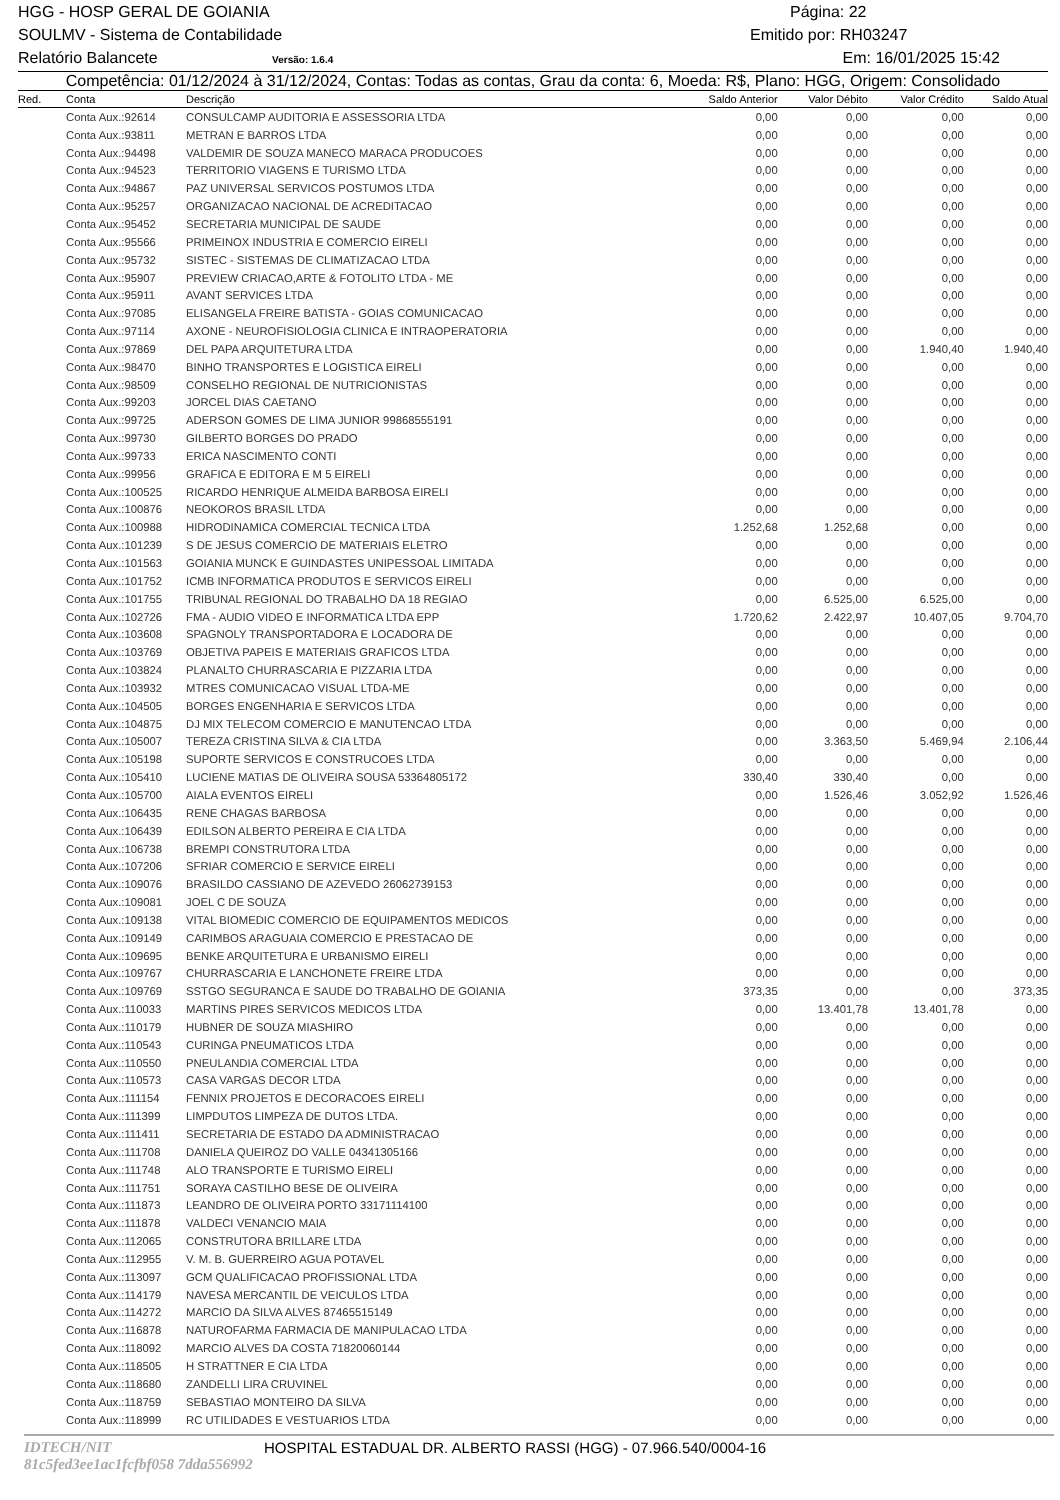HGG - HOSP GERAL DE GOIANIA Página: 22
SOULMV - Sistema de Contabilidade Emitido por: RH03247
Relatório Balancete Versão: 1.6.4 Em: 16/01/2025 15:42
Competência: 01/12/2024 à 31/12/2024, Contas: Todas as contas, Grau da conta: 6, Moeda: R$, Plano: HGG, Origem: Consolidado
| Red. | Conta | Descrição | Saldo Anterior | Valor Débito | Valor Crédito | Saldo Atual |
| --- | --- | --- | --- | --- | --- | --- |
| | Conta Aux.:92614 | CONSULCAMP AUDITORIA E ASSESSORIA LTDA | 0,00 | 0,00 | 0,00 | 0,00 |
| | Conta Aux.:93811 | METRAN E BARROS LTDA | 0,00 | 0,00 | 0,00 | 0,00 |
| | Conta Aux.:94498 | VALDEMIR DE SOUZA MANECO MARACA PRODUCOES | 0,00 | 0,00 | 0,00 | 0,00 |
| | Conta Aux.:94523 | TERRITORIO VIAGENS E TURISMO LTDA | 0,00 | 0,00 | 0,00 | 0,00 |
| | Conta Aux.:94867 | PAZ UNIVERSAL SERVICOS POSTUMOS LTDA | 0,00 | 0,00 | 0,00 | 0,00 |
| | Conta Aux.:95257 | ORGANIZACAO NACIONAL DE ACREDITACAO | 0,00 | 0,00 | 0,00 | 0,00 |
| | Conta Aux.:95452 | SECRETARIA MUNICIPAL DE SAUDE | 0,00 | 0,00 | 0,00 | 0,00 |
| | Conta Aux.:95566 | PRIMEINOX INDUSTRIA E COMERCIO EIRELI | 0,00 | 0,00 | 0,00 | 0,00 |
| | Conta Aux.:95732 | SISTEC - SISTEMAS DE CLIMATIZACAO LTDA | 0,00 | 0,00 | 0,00 | 0,00 |
| | Conta Aux.:95907 | PREVIEW CRIACAO,ARTE & FOTOLITO LTDA - ME | 0,00 | 0,00 | 0,00 | 0,00 |
| | Conta Aux.:95911 | AVANT SERVICES LTDA | 0,00 | 0,00 | 0,00 | 0,00 |
| | Conta Aux.:97085 | ELISANGELA FREIRE BATISTA - GOIAS COMUNICACAO | 0,00 | 0,00 | 0,00 | 0,00 |
| | Conta Aux.:97114 | AXONE - NEUROFISIOLOGIA CLINICA E INTRAOPERATORIA | 0,00 | 0,00 | 0,00 | 0,00 |
| | Conta Aux.:97869 | DEL PAPA ARQUITETURA LTDA | 0,00 | 0,00 | 1.940,40 | 1.940,40 |
| | Conta Aux.:98470 | BINHO TRANSPORTES E LOGISTICA EIRELI | 0,00 | 0,00 | 0,00 | 0,00 |
| | Conta Aux.:98509 | CONSELHO REGIONAL DE NUTRICIONISTAS | 0,00 | 0,00 | 0,00 | 0,00 |
| | Conta Aux.:99203 | JORCEL DIAS CAETANO | 0,00 | 0,00 | 0,00 | 0,00 |
| | Conta Aux.:99725 | ADERSON GOMES DE LIMA JUNIOR 99868555191 | 0,00 | 0,00 | 0,00 | 0,00 |
| | Conta Aux.:99730 | GILBERTO BORGES DO PRADO | 0,00 | 0,00 | 0,00 | 0,00 |
| | Conta Aux.:99733 | ERICA NASCIMENTO CONTI | 0,00 | 0,00 | 0,00 | 0,00 |
| | Conta Aux.:99956 | GRAFICA E EDITORA E M 5 EIRELI | 0,00 | 0,00 | 0,00 | 0,00 |
| | Conta Aux.:100525 | RICARDO HENRIQUE ALMEIDA BARBOSA EIRELI | 0,00 | 0,00 | 0,00 | 0,00 |
| | Conta Aux.:100876 | NEOKOROS BRASIL LTDA | 0,00 | 0,00 | 0,00 | 0,00 |
| | Conta Aux.:100988 | HIDRODINAMICA COMERCIAL TECNICA LTDA | 1.252,68 | 1.252,68 | 0,00 | 0,00 |
| | Conta Aux.:101239 | S DE JESUS COMERCIO DE MATERIAIS ELETRO | 0,00 | 0,00 | 0,00 | 0,00 |
| | Conta Aux.:101563 | GOIANIA MUNCK E GUINDASTES UNIPESSOAL LIMITADA | 0,00 | 0,00 | 0,00 | 0,00 |
| | Conta Aux.:101752 | ICMB INFORMATICA PRODUTOS E SERVICOS EIRELI | 0,00 | 0,00 | 0,00 | 0,00 |
| | Conta Aux.:101755 | TRIBUNAL REGIONAL DO TRABALHO DA 18 REGIAO | 0,00 | 6.525,00 | 6.525,00 | 0,00 |
| | Conta Aux.:102726 | FMA - AUDIO VIDEO E INFORMATICA LTDA EPP | 1.720,62 | 2.422,97 | 10.407,05 | 9.704,70 |
| | Conta Aux.:103608 | SPAGNOLY TRANSPORTADORA E LOCADORA DE | 0,00 | 0,00 | 0,00 | 0,00 |
| | Conta Aux.:103769 | OBJETIVA PAPEIS E MATERIAIS GRAFICOS LTDA | 0,00 | 0,00 | 0,00 | 0,00 |
| | Conta Aux.:103824 | PLANALTO CHURRASCARIA E PIZZARIA LTDA | 0,00 | 0,00 | 0,00 | 0,00 |
| | Conta Aux.:103932 | MTRES COMUNICACAO VISUAL LTDA-ME | 0,00 | 0,00 | 0,00 | 0,00 |
| | Conta Aux.:104505 | BORGES ENGENHARIA E SERVICOS LTDA | 0,00 | 0,00 | 0,00 | 0,00 |
| | Conta Aux.:104875 | DJ MIX TELECOM COMERCIO E MANUTENCAO LTDA | 0,00 | 0,00 | 0,00 | 0,00 |
| | Conta Aux.:105007 | TEREZA CRISTINA SILVA & CIA LTDA | 0,00 | 3.363,50 | 5.469,94 | 2.106,44 |
| | Conta Aux.:105198 | SUPORTE SERVICOS E CONSTRUCOES LTDA | 0,00 | 0,00 | 0,00 | 0,00 |
| | Conta Aux.:105410 | LUCIENE MATIAS DE OLIVEIRA SOUSA 53364805172 | 330,40 | 330,40 | 0,00 | 0,00 |
| | Conta Aux.:105700 | AIALA EVENTOS EIRELI | 0,00 | 1.526,46 | 3.052,92 | 1.526,46 |
| | Conta Aux.:106435 | RENE CHAGAS BARBOSA | 0,00 | 0,00 | 0,00 | 0,00 |
| | Conta Aux.:106439 | EDILSON ALBERTO PEREIRA E CIA LTDA | 0,00 | 0,00 | 0,00 | 0,00 |
| | Conta Aux.:106738 | BREMPI CONSTRUTORA LTDA | 0,00 | 0,00 | 0,00 | 0,00 |
| | Conta Aux.:107206 | SFRIAR COMERCIO E SERVICE EIRELI | 0,00 | 0,00 | 0,00 | 0,00 |
| | Conta Aux.:109076 | BRASILDO CASSIANO DE AZEVEDO 26062739153 | 0,00 | 0,00 | 0,00 | 0,00 |
| | Conta Aux.:109081 | JOEL C DE SOUZA | 0,00 | 0,00 | 0,00 | 0,00 |
| | Conta Aux.:109138 | VITAL BIOMEDIC COMERCIO DE EQUIPAMENTOS MEDICOS | 0,00 | 0,00 | 0,00 | 0,00 |
| | Conta Aux.:109149 | CARIMBOS ARAGUAIA COMERCIO E PRESTACAO DE | 0,00 | 0,00 | 0,00 | 0,00 |
| | Conta Aux.:109695 | BENKE ARQUITETURA E URBANISMO EIRELI | 0,00 | 0,00 | 0,00 | 0,00 |
| | Conta Aux.:109767 | CHURRASCARIA E LANCHONETE FREIRE LTDA | 0,00 | 0,00 | 0,00 | 0,00 |
| | Conta Aux.:109769 | SSTGO SEGURANCA E SAUDE DO TRABALHO DE GOIANIA | 373,35 | 0,00 | 0,00 | 373,35 |
| | Conta Aux.:110033 | MARTINS PIRES SERVICOS MEDICOS LTDA | 0,00 | 13.401,78 | 13.401,78 | 0,00 |
| | Conta Aux.:110179 | HUBNER DE SOUZA MIASHIRO | 0,00 | 0,00 | 0,00 | 0,00 |
| | Conta Aux.:110543 | CURINGA PNEUMATICOS LTDA | 0,00 | 0,00 | 0,00 | 0,00 |
| | Conta Aux.:110550 | PNEULANDIA COMERCIAL LTDA | 0,00 | 0,00 | 0,00 | 0,00 |
| | Conta Aux.:110573 | CASA VARGAS DECOR LTDA | 0,00 | 0,00 | 0,00 | 0,00 |
| | Conta Aux.:111154 | FENNIX PROJETOS E DECORACOES EIRELI | 0,00 | 0,00 | 0,00 | 0,00 |
| | Conta Aux.:111399 | LIMPDUTOS LIMPEZA DE DUTOS LTDA. | 0,00 | 0,00 | 0,00 | 0,00 |
| | Conta Aux.:111411 | SECRETARIA DE ESTADO DA ADMINISTRACAO | 0,00 | 0,00 | 0,00 | 0,00 |
| | Conta Aux.:111708 | DANIELA QUEIROZ DO VALLE 04341305166 | 0,00 | 0,00 | 0,00 | 0,00 |
| | Conta Aux.:111748 | ALO TRANSPORTE E TURISMO EIRELI | 0,00 | 0,00 | 0,00 | 0,00 |
| | Conta Aux.:111751 | SORAYA CASTILHO BESE DE OLIVEIRA | 0,00 | 0,00 | 0,00 | 0,00 |
| | Conta Aux.:111873 | LEANDRO DE OLIVEIRA PORTO 33171114100 | 0,00 | 0,00 | 0,00 | 0,00 |
| | Conta Aux.:111878 | VALDECI VENANCIO MAIA | 0,00 | 0,00 | 0,00 | 0,00 |
| | Conta Aux.:112065 | CONSTRUTORA BRILLARE LTDA | 0,00 | 0,00 | 0,00 | 0,00 |
| | Conta Aux.:112955 | V. M. B. GUERREIRO AGUA POTAVEL | 0,00 | 0,00 | 0,00 | 0,00 |
| | Conta Aux.:113097 | GCM QUALIFICACAO PROFISSIONAL LTDA | 0,00 | 0,00 | 0,00 | 0,00 |
| | Conta Aux.:114179 | NAVESA MERCANTIL DE VEICULOS LTDA | 0,00 | 0,00 | 0,00 | 0,00 |
| | Conta Aux.:114272 | MARCIO DA SILVA ALVES 87465515149 | 0,00 | 0,00 | 0,00 | 0,00 |
| | Conta Aux.:116878 | NATUROFARMA FARMACIA DE MANIPULACAO LTDA | 0,00 | 0,00 | 0,00 | 0,00 |
| | Conta Aux.:118092 | MARCIO ALVES DA COSTA 71820060144 | 0,00 | 0,00 | 0,00 | 0,00 |
| | Conta Aux.:118505 | H STRATTNER E CIA LTDA | 0,00 | 0,00 | 0,00 | 0,00 |
| | Conta Aux.:118680 | ZANDELLI LIRA CRUVINEL | 0,00 | 0,00 | 0,00 | 0,00 |
| | Conta Aux.:118759 | SEBASTIAO MONTEIRO DA SILVA | 0,00 | 0,00 | 0,00 | 0,00 |
| | Conta Aux.:118999 | RC UTILIDADES E VESTUARIOS LTDA | 0,00 | 0,00 | 0,00 | 0,00 |
IDTECH/NIT 81c5fed3ee1ac1fcfbf058 7dda556992 HOSPITAL ESTADUAL DR. ALBERTO RASSI (HGG) - 07.966.540/0004-16